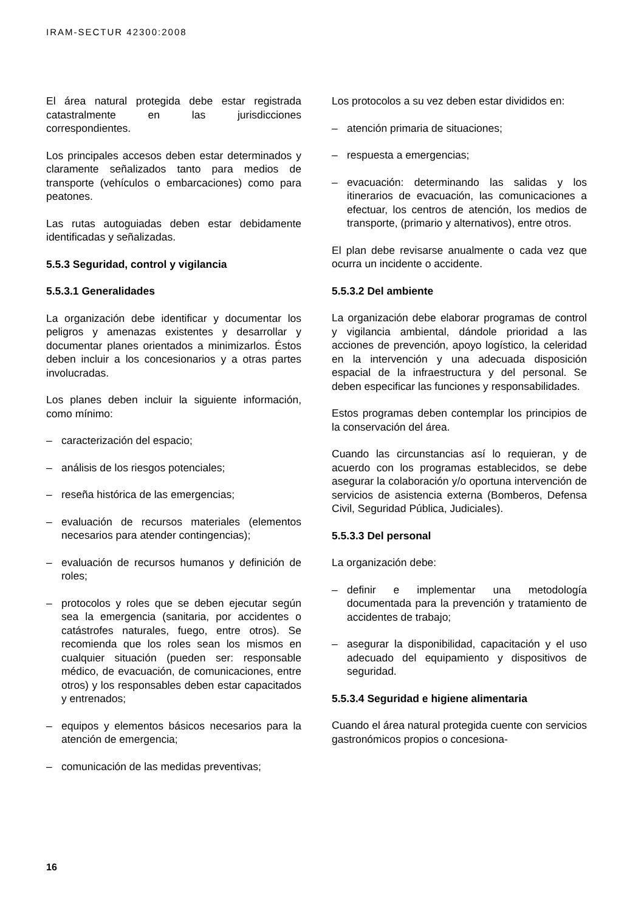IRAM-SECTUR 42300:2008
El área natural protegida debe estar registrada catastralmente en las jurisdicciones correspondientes.
Los principales accesos deben estar determinados y claramente señalizados tanto para medios de transporte (vehículos o embarcaciones) como para peatones.
Las rutas autoguiadas deben estar debidamente identificadas y señalizadas.
5.5.3 Seguridad, control y vigilancia
5.5.3.1 Generalidades
La organización debe identificar y documentar los peligros y amenazas existentes y desarrollar y documentar planes orientados a minimizarlos. Éstos deben incluir a los concesionarios y a otras partes involucradas.
Los planes deben incluir la siguiente información, como mínimo:
– caracterización del espacio;
– análisis de los riesgos potenciales;
– reseña histórica de las emergencias;
– evaluación de recursos materiales (elementos necesarios para atender contingencias);
– evaluación de recursos humanos y definición de roles;
– protocolos y roles que se deben ejecutar según sea la emergencia (sanitaria, por accidentes o catástrofes naturales, fuego, entre otros). Se recomienda que los roles sean los mismos en cualquier situación (pueden ser: responsable médico, de evacuación, de comunicaciones, entre otros) y los responsables deben estar capacitados y entrenados;
– equipos y elementos básicos necesarios para la atención de emergencia;
– comunicación de las medidas preventivas;
Los protocolos a su vez deben estar divididos en:
– atención primaria de situaciones;
– respuesta a emergencias;
– evacuación: determinando las salidas y los itinerarios de evacuación, las comunicaciones a efectuar, los centros de atención, los medios de transporte, (primario y alternativos), entre otros.
El plan debe revisarse anualmente o cada vez que ocurra un incidente o accidente.
5.5.3.2 Del ambiente
La organización debe elaborar programas de control y vigilancia ambiental, dándole prioridad a las acciones de prevención, apoyo logístico, la celeridad en la intervención y una adecuada disposición espacial de la infraestructura y del personal. Se deben especificar las funciones y responsabilidades.
Estos programas deben contemplar los principios de la conservación del área.
Cuando las circunstancias así lo requieran, y de acuerdo con los programas establecidos, se debe asegurar la colaboración y/o oportuna intervención de servicios de asistencia externa (Bomberos, Defensa Civil, Seguridad Pública, Judiciales).
5.5.3.3 Del personal
La organización debe:
– definir e implementar una metodología documentada para la prevención y tratamiento de accidentes de trabajo;
– asegurar la disponibilidad, capacitación y el uso adecuado del equipamiento y dispositivos de seguridad.
5.5.3.4 Seguridad e higiene alimentaria
Cuando el área natural protegida cuente con servicios gastronómicos propios o concesiona-
16